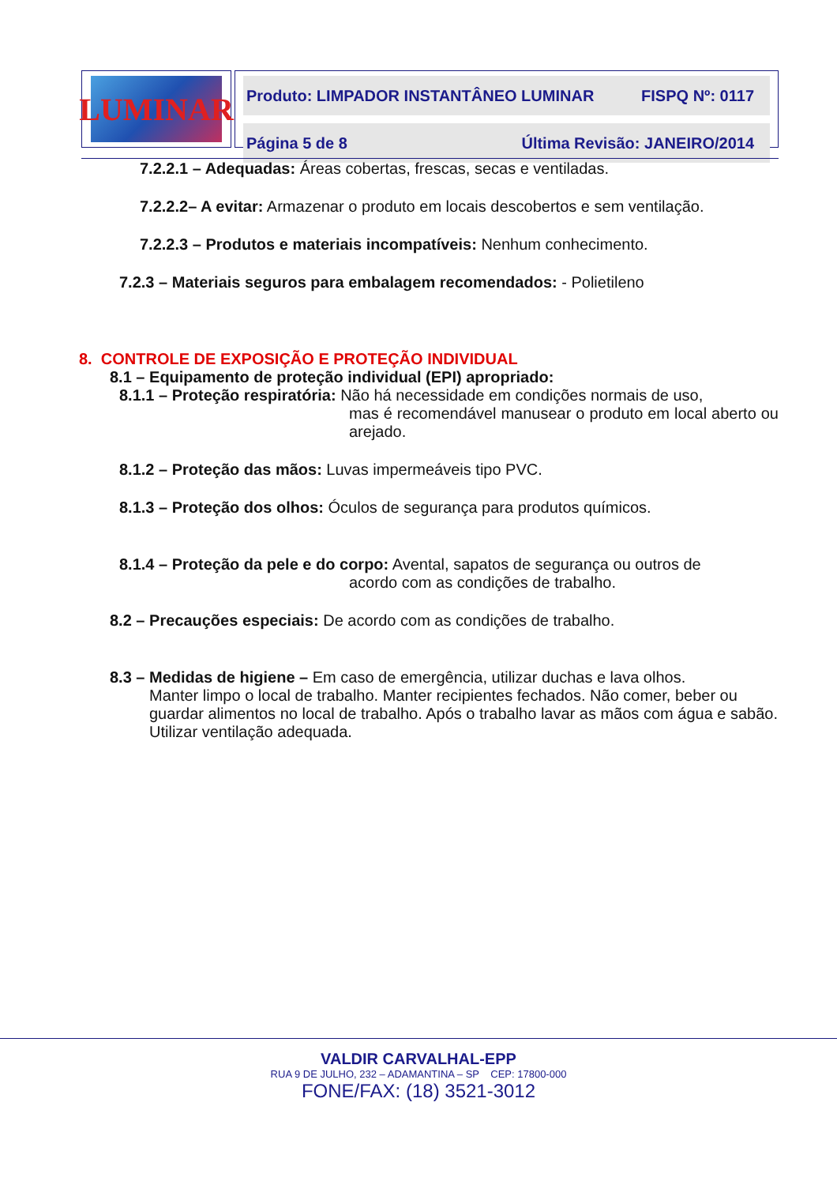LUMINAR
Produto: LIMPADOR INSTANTÂNEO LUMINAR FISPQ Nº: 0117
Página 5 de 8 Última Revisão: JANEIRO/2014
7.2.2.1 – Adequadas: Áreas cobertas, frescas, secas e ventiladas.
7.2.2.2– A evitar: Armazenar o produto em locais descobertos e sem ventilação.
7.2.2.3 – Produtos e materiais incompatíveis: Nenhum conhecimento.
7.2.3 – Materiais seguros para embalagem recomendados: - Polietileno
8. CONTROLE DE EXPOSIÇÃO E PROTEÇÃO INDIVIDUAL
8.1 – Equipamento de proteção individual (EPI) apropriado:
8.1.1 – Proteção respiratória: Não há necessidade em condições normais de uso,
mas é recomendável manusear o produto em local aberto ou arejado.
8.1.2 – Proteção das mãos: Luvas impermeáveis tipo PVC.
8.1.3 – Proteção dos olhos: Óculos de segurança para produtos químicos.
8.1.4 – Proteção da pele e do corpo: Avental, sapatos de segurança ou outros de
acordo com as condições de trabalho.
8.2 – Precauções especiais: De acordo com as condições de trabalho.
8.3 – Medidas de higiene – Em caso de emergência, utilizar duchas e lava olhos.
Manter limpo o local de trabalho. Manter recipientes fechados. Não comer, beber ou guardar alimentos no local de trabalho. Após o trabalho lavar as mãos com água e sabão. Utilizar ventilação adequada.
VALDIR CARVALHAL-EPP
RUA 9 DE JULHO, 232 – ADAMANTINA – SP CEP: 17800-000
FONE/FAX: (18) 3521-3012